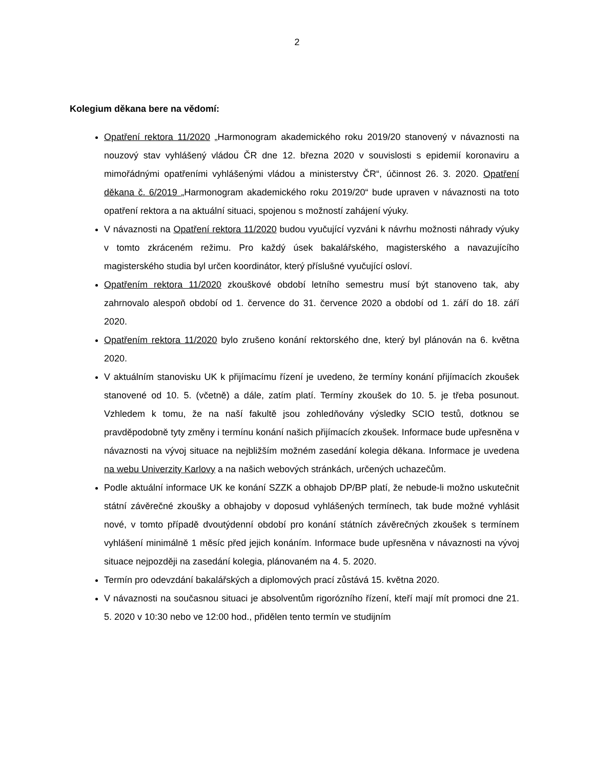2
Kolegium děkana bere na vědomí:
Opatření rektora 11/2020 „Harmonogram akademického roku 2019/20 stanovený v návaznosti na nouzový stav vyhlášený vládou ČR dne 12. března 2020 v souvislosti s epidemií koronaviru a mimořádnými opatřeními vyhlášenými vládou a ministerstvy ČR“, účinnost 26. 3. 2020. Opatření děkana č. 6/2019 „Harmonogram akademického roku 2019/20“ bude upraven v návaznosti na toto opatření rektora a na aktuální situaci, spojenou s možností zahájení výuky.
V návaznosti na Opatření rektora 11/2020 budou vyučující vyzváni k návrhu možnosti náhrady výuky v tomto zkráceném režimu. Pro každý úsek bakalářského, magisterského a navazujícího magisterského studia byl určen koordinátor, který příslušné vyučující osloví.
Opatřením rektora 11/2020 zkouškové období letního semestru musí být stanoveno tak, aby zahrnovalo alespoň období od 1. července do 31. července 2020 a období od 1. září do 18. září 2020.
Opatřením rektora 11/2020 bylo zrušeno konání rektorského dne, který byl plánován na 6. května 2020.
V aktuálním stanovisku UK k přijímacímu řízení je uvedeno, že termíny konání přijímacích zkoušek stanovené od 10. 5. (včetně) a dále, zatím platí. Termíny zkoušek do 10. 5. je třeba posunout. Vzhledem k tomu, že na naší fakultě jsou zohledňovány výsledky SCIO testů, dotknou se pravděpodobně tyty změny i termínu konání našich přijímacích zkoušek. Informace bude upřesněna v návaznosti na vývoj situace na nejbližším možném zasedání kolegia děkana. Informace je uvedena na webu Univerzity Karlovy a na našich webových stránkách, určených uchazečům.
Podle aktuální informace UK ke konání SZZK a obhajob DP/BP platí, že nebude-li možno uskutečnit státní závěrečné zkoušky a obhajoby v doposud vyhlášených termínech, tak bude možné vyhlásit nové, v tomto případě dvoutýdenní období pro konání státních závěrečných zkoušek s termínem vyhlášení minimálně 1 měsíc před jejich konáním. Informace bude upřesněna v návaznosti na vývoj situace nejpozději na zasedání kolegia, plánovaném na 4. 5. 2020.
Termín pro odevzdání bakalářských a diplomových prací zůstává 15. května 2020.
V návaznosti na současnou situaci je absolventům rigorózního řízení, kteří mají mít promoci dne 21. 5. 2020 v 10:30 nebo ve 12:00 hod., přidělen tento termín ve studijním